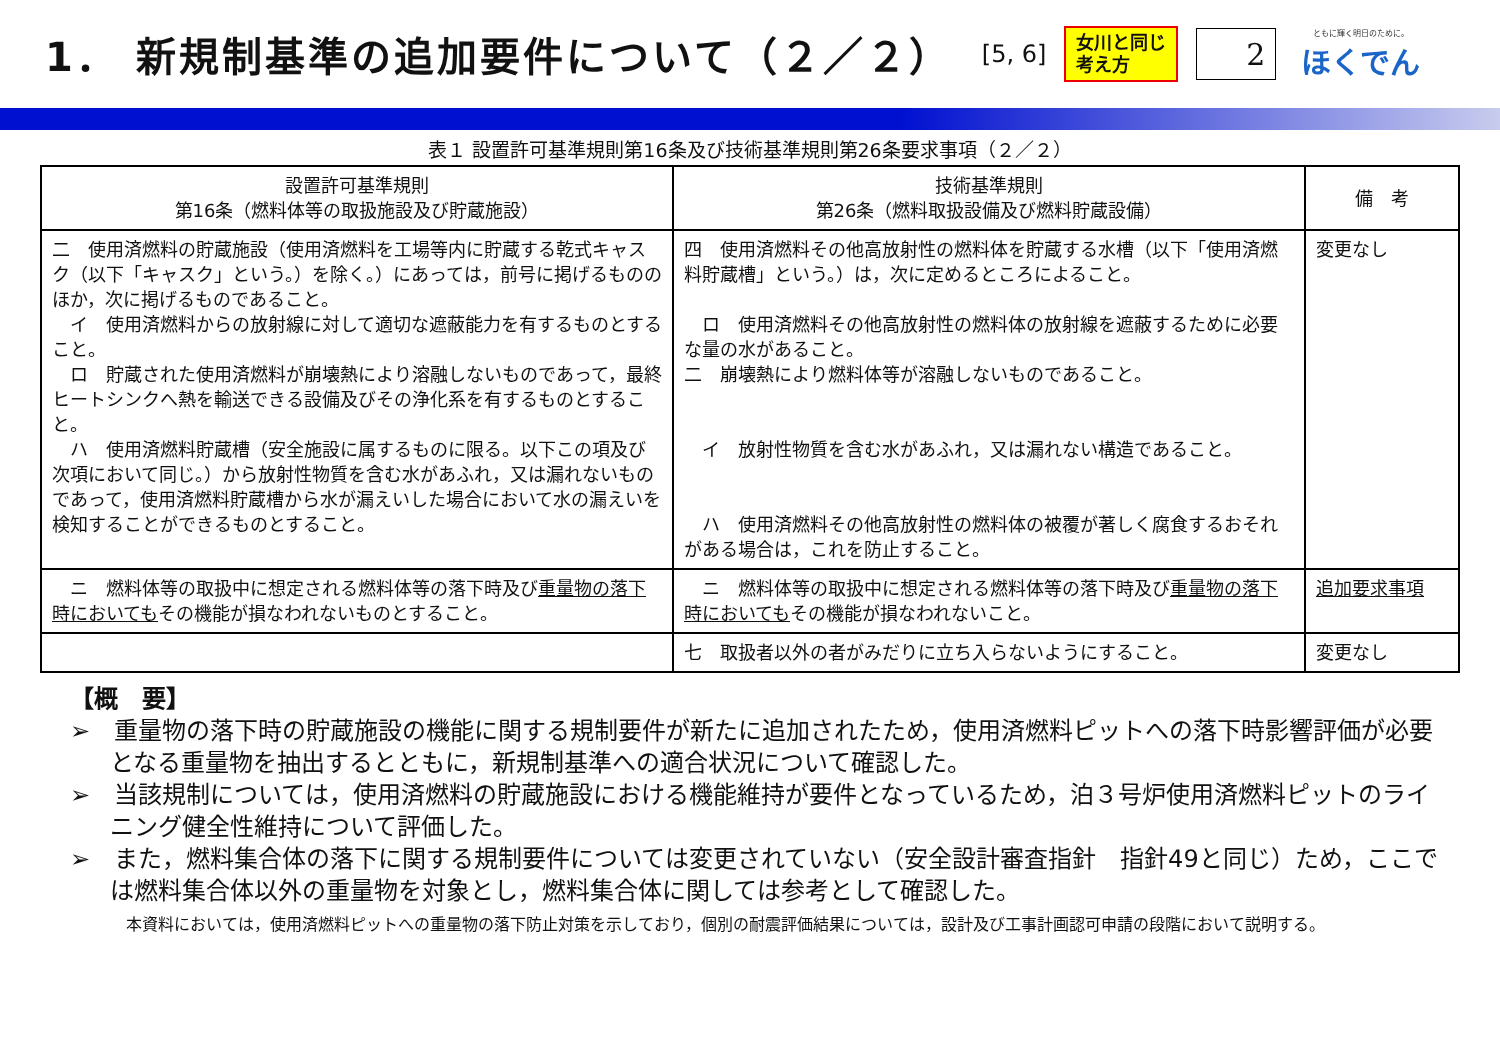1． 新規制基準の追加要件について（２／２）
[5, 6]
女川と同じ
考え方
2
ともに輝く明日のために。
ほくでん
表１ 設置許可基準規則第16条及び技術基準規則第26条要求事項（２／２）
| 設置許可基準規則 第16条（燃料体等の取扱施設及び貯蔵施設） | 技術基準規則 第26条（燃料取扱設備及び燃料貯蔵設備） | 備 考 |
| --- | --- | --- |
| 二 使用済燃料の貯蔵施設（使用済燃料を工場等内に貯蔵する乾式キャスク（以下「キャスク」という。）を除く。）にあっては，前号に掲げるもののほか，次に掲げるものであること。 イ 使用済燃料からの放射線に対して適切な遮蔽能力を有するものとすること。 ロ 貯蔵された使用済燃料が崩壊熱により溶融しないものであって，最終ヒートシンクへ熱を輸送できる設備及びその浄化系を有するものとすること。 ハ 使用済燃料貯蔵槽（安全施設に属するものに限る。以下この項及び次項において同じ。）から放射性物質を含む水があふれ，又は漏れないものであって，使用済燃料貯蔵槽から水が漏えいした場合において水の漏えいを検知することができるものとすること。 | 四 使用済燃料その他高放射性の燃料体を貯蔵する水槽（以下「使用済燃料貯蔵槽」という。）は，次に定めるところによること。 ロ 使用済燃料その他高放射性の燃料体の放射線を遮蔽するために必要な量の水があること。 二 崩壊熱により燃料体等が溶融しないものであること。 イ 放射性物質を含む水があふれ，又は漏れない構造であること。 ハ 使用済燃料その他高放射性の燃料体の被覆が著しく腐食するおそれがある場合は，これを防止すること。 | 変更なし |
| ニ 燃料体等の取扱中に想定される燃料体等の落下時及び 重量物の落下時においても その機能が損なわれないものとすること。 | ニ 燃料体等の取扱中に想定される燃料体等の落下時及び 重量物の落下時においても その機能が損なわれないこと。 | 追加要求事項 |
| | 七 取扱者以外の者がみだりに立ち入らないようにすること。 | 変更なし |
【概　要】
➢　重量物の落下時の貯蔵施設の機能に関する規制要件が新たに追加されたため，使用済燃料ピットへの落下時影響評価が必要となる重量物を抽出するとともに，新規制基準への適合状況について確認した。
➢　当該規制については，使用済燃料の貯蔵施設における機能維持が要件となっているため，泊３号炉使用済燃料ピットのライニング健全性維持について評価した。
➢　また，燃料集合体の落下に関する規制要件については変更されていない（安全設計審査指針　指針49と同じ）ため，ここでは燃料集合体以外の重量物を対象とし，燃料集合体に関しては参考として確認した。
　本資料においては，使用済燃料ピットへの重量物の落下防止対策を示しており，個別の耐震評価結果については，設計及び工事計画認可申請の段階において説明する。